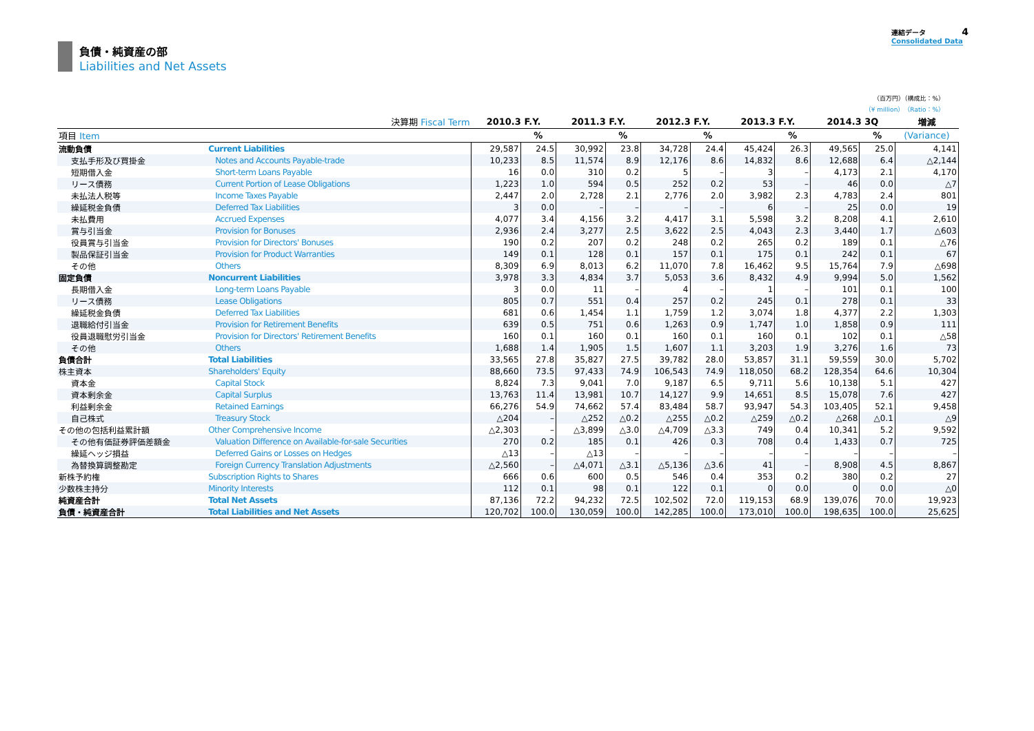負債・純資産の部
Liabilities and Net Assets
連結データ 4
Consolidated Data
（百万円）（構成比：%）
（¥ million）（Ratio：%）
| | 決算期 Fiscal Term | 2010.3 F.Y. | | 2011.3 F.Y. | | 2012.3 F.Y. | | 2013.3 F.Y. | | 2014.3 3Q | | 増減 |
| --- | --- | --- | --- | --- | --- | --- | --- | --- | --- | --- | --- | --- |
| 項目 Item | | | % | | % | | % | | % | | % | (Variance) |
| 流動負債 | Current Liabilities | 29,587 | 24.5 | 30,992 | 23.8 | 34,728 | 24.4 | 45,424 | 26.3 | 49,565 | 25.0 | 4,141 |
| 支払手形及び買掛金 | Notes and Accounts Payable-trade | 10,233 | 8.5 | 11,574 | 8.9 | 12,176 | 8.6 | 14,832 | 8.6 | 12,688 | 6.4 | △2,144 |
| 短期借入金 | Short-term Loans Payable | 16 | 0.0 | 310 | 0.2 | 5 | – | 3 | – | 4,173 | 2.1 | 4,170 |
| リース債務 | Current Portion of Lease Obligations | 1,223 | 1.0 | 594 | 0.5 | 252 | 0.2 | 53 | – | 46 | 0.0 | △7 |
| 未払法人税等 | Income Taxes Payable | 2,447 | 2.0 | 2,728 | 2.1 | 2,776 | 2.0 | 3,982 | 2.3 | 4,783 | 2.4 | 801 |
| 繰延税金負債 | Deferred Tax Liabilities | 3 | 0.0 | – | – | – | – | 6 | – | 25 | 0.0 | 19 |
| 未払費用 | Accrued Expenses | 4,077 | 3.4 | 4,156 | 3.2 | 4,417 | 3.1 | 5,598 | 3.2 | 8,208 | 4.1 | 2,610 |
| 賞与引当金 | Provision for Bonuses | 2,936 | 2.4 | 3,277 | 2.5 | 3,622 | 2.5 | 4,043 | 2.3 | 3,440 | 1.7 | △603 |
| 役員賞与引当金 | Provision for Directors' Bonuses | 190 | 0.2 | 207 | 0.2 | 248 | 0.2 | 265 | 0.2 | 189 | 0.1 | △76 |
| 製品保証引当金 | Provision for Product Warranties | 149 | 0.1 | 128 | 0.1 | 157 | 0.1 | 175 | 0.1 | 242 | 0.1 | 67 |
| その他 | Others | 8,309 | 6.9 | 8,013 | 6.2 | 11,070 | 7.8 | 16,462 | 9.5 | 15,764 | 7.9 | △698 |
| 固定負債 | Noncurrent Liabilities | 3,978 | 3.3 | 4,834 | 3.7 | 5,053 | 3.6 | 8,432 | 4.9 | 9,994 | 5.0 | 1,562 |
| 長期借入金 | Long-term Loans Payable | 3 | 0.0 | 11 | – | 4 | – | 1 | – | 101 | 0.1 | 100 |
| リース債務 | Lease Obligations | 805 | 0.7 | 551 | 0.4 | 257 | 0.2 | 245 | 0.1 | 278 | 0.1 | 33 |
| 繰延税金負債 | Deferred Tax Liabilities | 681 | 0.6 | 1,454 | 1.1 | 1,759 | 1.2 | 3,074 | 1.8 | 4,377 | 2.2 | 1,303 |
| 退職給付引当金 | Provision for Retirement Benefits | 639 | 0.5 | 751 | 0.6 | 1,263 | 0.9 | 1,747 | 1.0 | 1,858 | 0.9 | 111 |
| 役員退職慰労引当金 | Provision for Directors' Retirement Benefits | 160 | 0.1 | 160 | 0.1 | 160 | 0.1 | 160 | 0.1 | 102 | 0.1 | △58 |
| その他 | Others | 1,688 | 1.4 | 1,905 | 1.5 | 1,607 | 1.1 | 3,203 | 1.9 | 3,276 | 1.6 | 73 |
| 負債合計 | Total Liabilities | 33,565 | 27.8 | 35,827 | 27.5 | 39,782 | 28.0 | 53,857 | 31.1 | 59,559 | 30.0 | 5,702 |
| 株主資本 | Shareholders' Equity | 88,660 | 73.5 | 97,433 | 74.9 | 106,543 | 74.9 | 118,050 | 68.2 | 128,354 | 64.6 | 10,304 |
| 資本金 | Capital Stock | 8,824 | 7.3 | 9,041 | 7.0 | 9,187 | 6.5 | 9,711 | 5.6 | 10,138 | 5.1 | 427 |
| 資本剰余金 | Capital Surplus | 13,763 | 11.4 | 13,981 | 10.7 | 14,127 | 9.9 | 14,651 | 8.5 | 15,078 | 7.6 | 427 |
| 利益剰余金 | Retained Earnings | 66,276 | 54.9 | 74,662 | 57.4 | 83,484 | 58.7 | 93,947 | 54.3 | 103,405 | 52.1 | 9,458 |
| 自己株式 | Treasury Stock | △204 | – | △252 | △0.2 | △255 | △0.2 | △259 | △0.2 | △268 | △0.1 | △9 |
| その他の包括利益累計額 | Other Comprehensive Income | △2,303 | – | △3,899 | △3.0 | △4,709 | △3.3 | 749 | 0.4 | 10,341 | 5.2 | 9,592 |
| その他有価証券評価差額金 | Valuation Difference on Available-for-sale Securities | 270 | 0.2 | 185 | 0.1 | 426 | 0.3 | 708 | 0.4 | 1,433 | 0.7 | 725 |
| 繰延ヘッジ損益 | Deferred Gains or Losses on Hedges | △13 | – | △13 | – | – | – | – | – | – | – | – |
| 為替換算調整勘定 | Foreign Currency Translation Adjustments | △2,560 | – | △4,071 | △3.1 | △5,136 | △3.6 | 41 | – | 8,908 | 4.5 | 8,867 |
| 新株予約権 | Subscription Rights to Shares | 666 | 0.6 | 600 | 0.5 | 546 | 0.4 | 353 | 0.2 | 380 | 0.2 | 27 |
| 少数株主持分 | Minority Interests | 112 | 0.1 | 98 | 0.1 | 122 | 0.1 | 0 | 0.0 | 0 | 0.0 | △0 |
| 純資産合計 | Total Net Assets | 87,136 | 72.2 | 94,232 | 72.5 | 102,502 | 72.0 | 119,153 | 68.9 | 139,076 | 70.0 | 19,923 |
| 負債・純資産合計 | Total Liabilities and Net Assets | 120,702 | 100.0 | 130,059 | 100.0 | 142,285 | 100.0 | 173,010 | 100.0 | 198,635 | 100.0 | 25,625 |